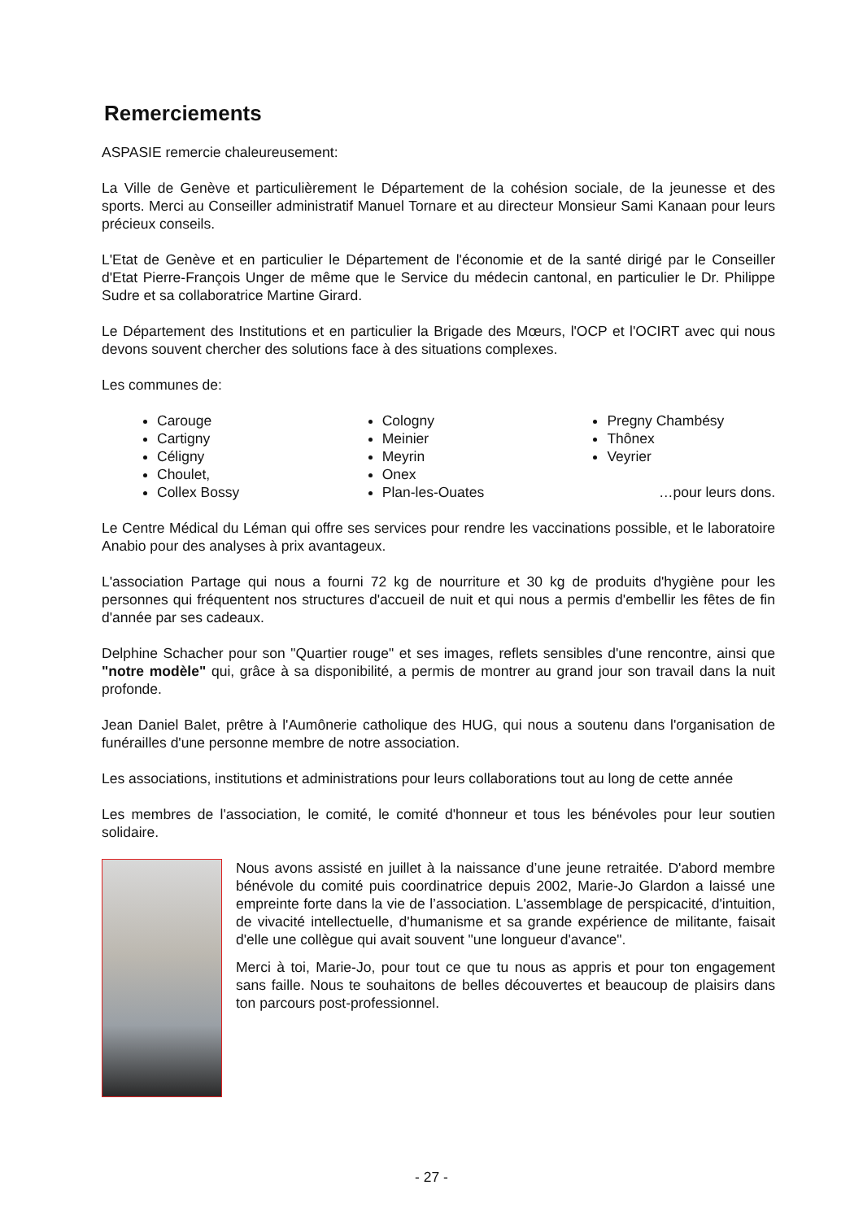Remerciements
ASPASIE remercie chaleureusement:
La Ville de Genève et particulièrement le Département de la cohésion sociale, de la jeunesse et des sports. Merci au Conseiller administratif Manuel Tornare et au directeur Monsieur Sami Kanaan pour leurs précieux conseils.
L'Etat de Genève et en particulier le Département de l'économie et de la santé dirigé par le Conseiller d'Etat Pierre-François Unger de même que le Service du médecin cantonal, en particulier le Dr. Philippe Sudre et sa collaboratrice Martine Girard.
Le Département des Institutions et en particulier la Brigade des Mœurs, l'OCP et l'OCIRT avec qui nous devons souvent chercher des solutions face à des situations complexes.
Les communes de:
Carouge
Cartigny
Céligny
Choulet,
Collex Bossy
Cologny
Meinier
Meyrin
Onex
Plan-les-Ouates
Pregny Chambésy
Thônex
Veyrier
…pour leurs dons.
Le Centre Médical du Léman qui offre ses services pour rendre les vaccinations possible, et le laboratoire Anabio pour des analyses à prix avantageux.
L'association Partage qui nous a fourni 72 kg de nourriture et 30 kg de produits d'hygiène pour les personnes qui fréquentent nos structures d'accueil de nuit et qui nous a permis d'embellir les fêtes de fin d'année par ses cadeaux.
Delphine Schacher pour son "Quartier rouge" et ses images, reflets sensibles d'une rencontre, ainsi que "notre modèle" qui, grâce à sa disponibilité, a permis de montrer au grand jour son travail dans la nuit profonde.
Jean Daniel Balet, prêtre à l'Aumônerie catholique des HUG, qui nous a soutenu dans l'organisation de funérailles d'une personne membre de notre association.
Les associations, institutions et administrations pour leurs collaborations tout au long de cette année
Les membres de l'association, le comité, le comité d'honneur et tous les bénévoles pour leur soutien solidaire.
Nous avons assisté en juillet à la naissance d’une jeune retraitée. D'abord membre bénévole du comité puis coordinatrice depuis 2002, Marie-Jo Glardon a laissé une empreinte forte dans la vie de l’association. L'assemblage de perspicacité, d'intuition, de vivacité intellectuelle, d'humanisme et sa grande expérience de militante, faisait d'elle une collègue qui avait souvent "une longueur d'avance".
Merci à toi, Marie-Jo, pour tout ce que tu nous as appris et pour ton engagement sans faille. Nous te souhaitons de belles découvertes et beaucoup de plaisirs dans ton parcours post-professionnel.
- 27 -